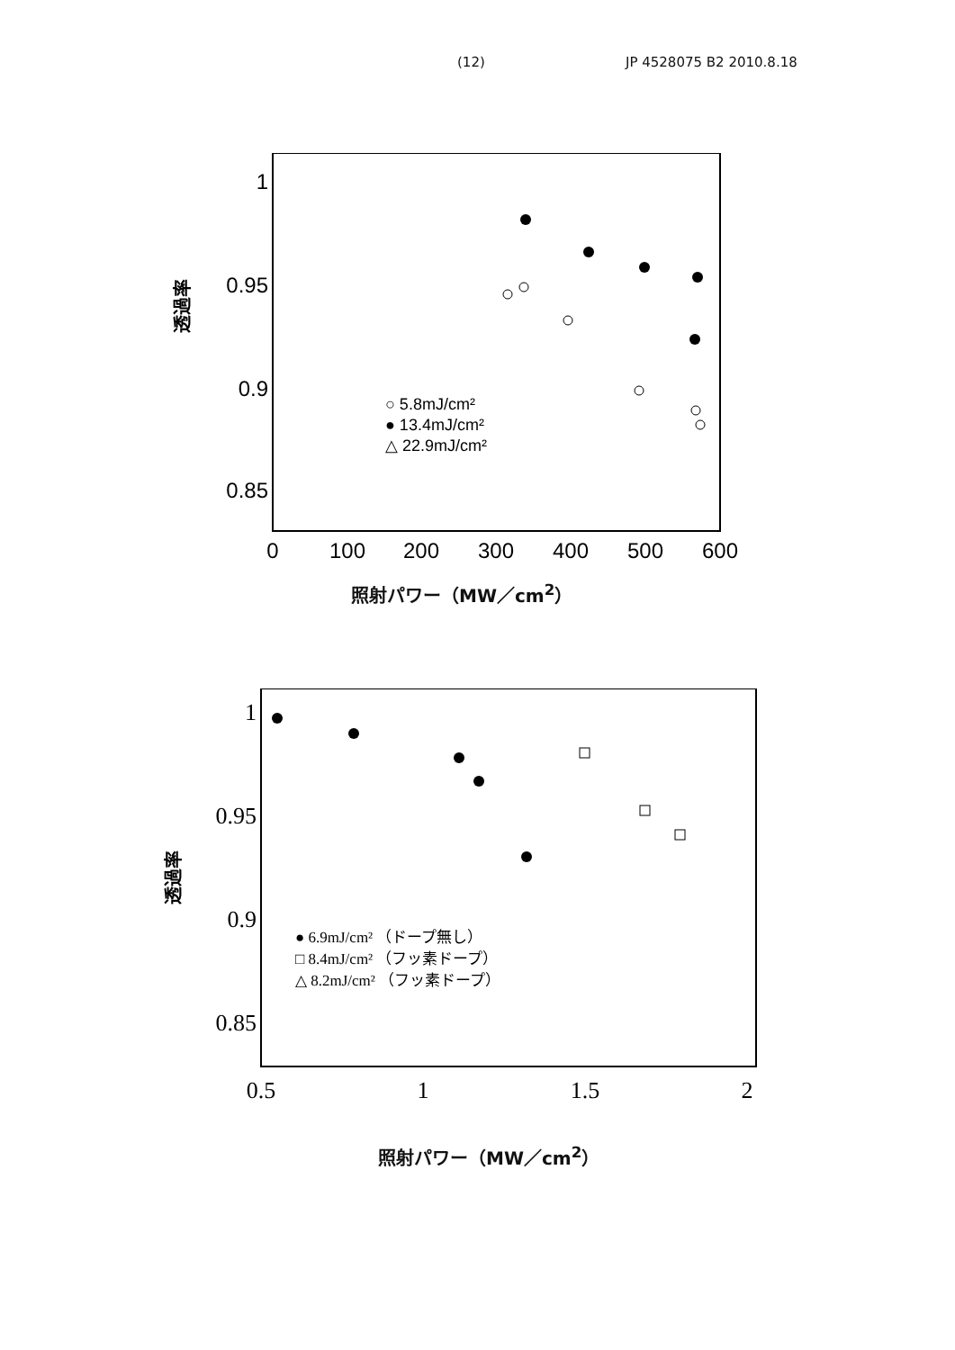(12) JP 4528075 B2 2010.8.18
1
0.95
0.9
0.85
0
100
200
300
400
500
600
○ 5.8mJ/cm²
● 13.4mJ/cm²
△ 22.9mJ/cm²
透過率
照射パワー（MW／cm<sup>2</sup>）
1
0.95
0.9
0.85
0.5
1
1.5
2
● 6.9mJ/cm² （ドープ無し）
□ 8.4mJ/cm² （フッ素ドープ）
△ 8.2mJ/cm² （フッ素ドープ）
透過率
照射パワー（MW／cm<sup>2</sup>）